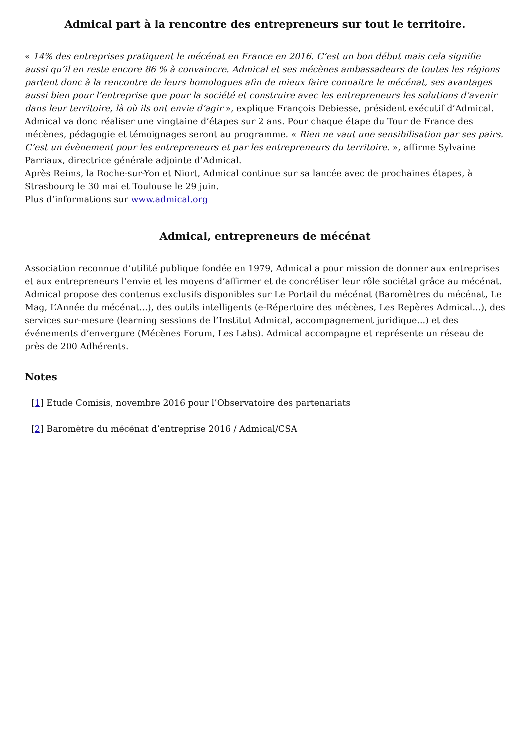Admical part à la rencontre des entrepreneurs sur tout le territoire.
« 14% des entreprises pratiquent le mécénat en France en 2016. C’est un bon début mais cela signifie aussi qu’il en reste encore 86 % à convaincre. Admical et ses mécènes ambassadeurs de toutes les régions partent donc à la rencontre de leurs homologues afin de mieux faire connaitre le mécénat, ses avantages aussi bien pour l’entreprise que pour la société et construire avec les entrepreneurs les solutions d’avenir dans leur territoire, là où ils ont envie d’agir », explique François Debiesse, président exécutif d’Admical.
Admical va donc réaliser une vingtaine d’étapes sur 2 ans. Pour chaque étape du Tour de France des mécènes, pédagogie et témoignages seront au programme. « Rien ne vaut une sensibilisation par ses pairs. C’est un évènement pour les entrepreneurs et par les entrepreneurs du territoire. », affirme Sylvaine Parriaux, directrice générale adjointe d’Admical.
Après Reims, la Roche-sur-Yon et Niort, Admical continue sur sa lancée avec de prochaines étapes, à Strasbourg le 30 mai et Toulouse le 29 juin.
Plus d’informations sur www.admical.org
Admical, entrepreneurs de mécénat
Association reconnue d’utilité publique fondée en 1979, Admical a pour mission de donner aux entreprises et aux entrepreneurs l’envie et les moyens d’affirmer et de concrétiser leur rôle sociétal grâce au mécénat. Admical propose des contenus exclusifs disponibles sur Le Portail du mécénat (Baromètres du mécénat, Le Mag, L’Année du mécénat...), des outils intelligents (e-Répertoire des mécènes, Les Repères Admical...), des services sur-mesure (learning sessions de l’Institut Admical, accompagnement juridique...) et des événements d’envergure (Mécènes Forum, Les Labs). Admical accompagne et représente un réseau de près de 200 Adhérents.
Notes
[1] Etude Comisis, novembre 2016 pour l’Observatoire des partenariats
[2] Baromètre du mécénat d’entreprise 2016 / Admical/CSA